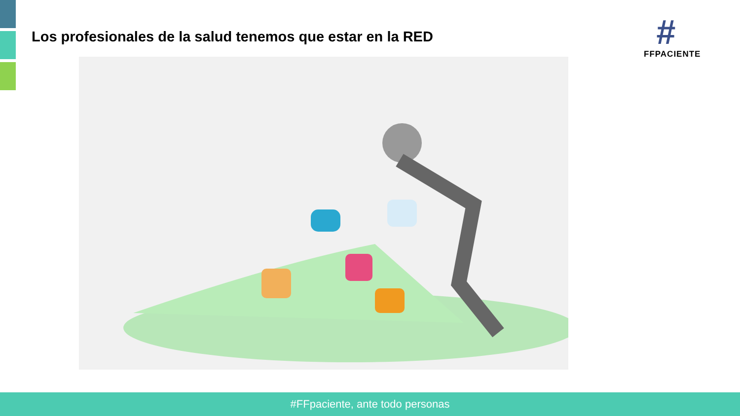Los profesionales de la salud tenemos que estar en la RED
#
FFPACIENTE
#FFpaciente, ante todo personas